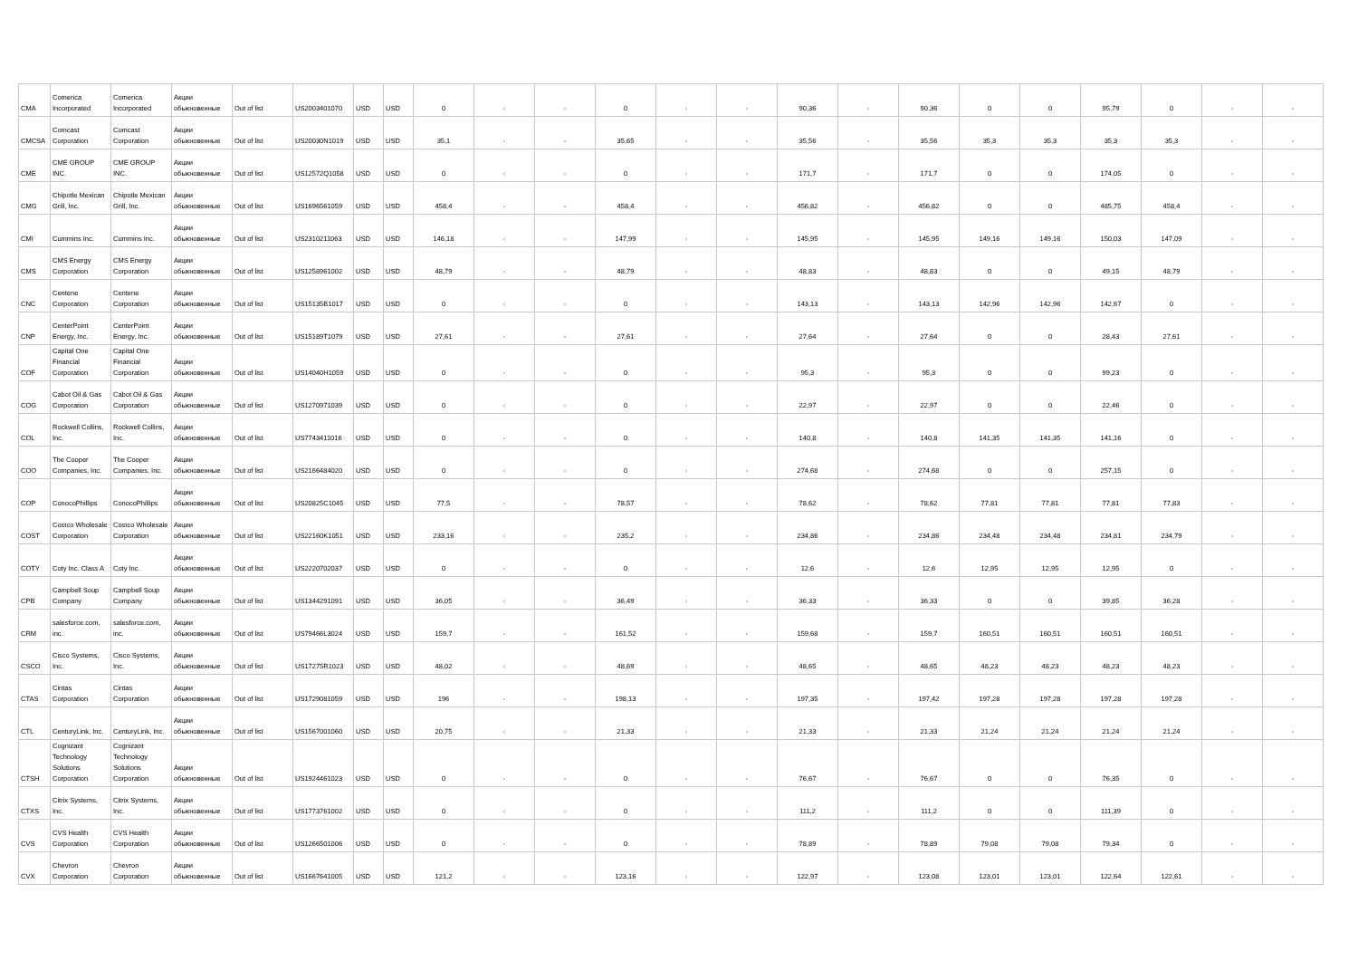| CMA | Comerica Incorporated | Comerica Incorporated | Акции обыкновенные | Out of list | US2003401070 | USD | USD | 0 | - | - | 0 | - | - | 90,36 | - | 90,36 | 0 | 0 | 95,79 | 0 | - | - |
| CMCSA | Comcast Corporation | Comcast Corporation | Акции обыкновенные | Out of list | US20030N1019 | USD | USD | 35,1 | - | - | 35,65 | - | - | 35,56 | - | 35,56 | 35,3 | 35,3 | 35,3 | 35,3 | - | - |
| CME | CME GROUP INC. | CME GROUP INC. | Акции обыкновенные | Out of list | US12572Q1058 | USD | USD | 0 | - | - | 0 | - | - | 171,7 | - | 171,7 | 0 | 0 | 174,05 | 0 | - | - |
| CMG | Chipotle Mexican Grill, Inc. | Chipotle Mexican Grill, Inc. | Акции обыкновенные | Out of list | US1696561059 | USD | USD | 458,4 | - | - | 458,4 | - | - | 456,82 | - | 456,82 | 0 | 0 | 485,75 | 458,4 | - | - |
| CMI | Cummins Inc. | Cummins Inc. | Акции обыкновенные | Out of list | US2310211063 | USD | USD | 146,18 | - | - | 147,99 | - | - | 145,95 | - | 145,95 | 149,16 | 149,16 | 150,03 | 147,09 | - | - |
| CMS | CMS Energy Corporation | CMS Energy Corporation | Акции обыкновенные | Out of list | US1258961002 | USD | USD | 48,79 | - | - | 48,79 | - | - | 48,83 | - | 48,83 | 0 | 0 | 49,15 | 48,79 | - | - |
| CNC | Centene Corporation | Centene Corporation | Акции обыкновенные | Out of list | US15135B1017 | USD | USD | 0 | - | - | 0 | - | - | 143,13 | - | 143,13 | 142,96 | 142,96 | 142,67 | 0 | - | - |
| CNP | CenterPoint Energy, Inc. | CenterPoint Energy, Inc. | Акции обыкновенные | Out of list | US15189T1079 | USD | USD | 27,61 | - | - | 27,61 | - | - | 27,64 | - | 27,64 | 0 | 0 | 28,43 | 27,61 | - | - |
| COF | Capital One Financial Corporation | Capital One Financial Corporation | Акции обыкновенные | Out of list | US14040H1059 | USD | USD | 0 | - | - | 0 | - | - | 95,3 | - | 95,3 | 0 | 0 | 99,23 | 0 | - | - |
| COG | Cabot Oil & Gas Corporation | Cabot Oil & Gas Corporation | Акции обыкновенные | Out of list | US1270971039 | USD | USD | 0 | - | - | 0 | - | - | 22,97 | - | 22,97 | 0 | 0 | 22,46 | 0 | - | - |
| COL | Rockwell Collins, Inc. | Rockwell Collins, Inc. | Акции обыкновенные | Out of list | US7743411016 | USD | USD | 0 | - | - | 0 | - | - | 140,8 | - | 140,8 | 141,35 | 141,35 | 141,16 | 0 | - | - |
| COO | The Cooper Companies, Inc. | The Cooper Companies, Inc. | Акции обыкновенные | Out of list | US2166484020 | USD | USD | 0 | - | - | 0 | - | - | 274,68 | - | 274,68 | 0 | 0 | 257,15 | 0 | - | - |
| COP | ConocoPhillips | ConocoPhillips | Акции обыкновенные | Out of list | US20825C1045 | USD | USD | 77,5 | - | - | 78,57 | - | - | 78,62 | - | 78,62 | 77,81 | 77,81 | 77,81 | 77,83 | - | - |
| COST | Costco Wholesale Corporation | Costco Wholesale Corporation | Акции обыкновенные | Out of list | US22160K1051 | USD | USD | 233,16 | - | - | 235,2 | - | - | 234,86 | - | 234,86 | 234,48 | 234,48 | 234,81 | 234,79 | - | - |
| COTY | Coty Inc. Class A | Coty Inc. | Акции обыкновенные | Out of list | US2220702037 | USD | USD | 0 | - | - | 0 | - | - | 12,6 | - | 12,6 | 12,95 | 12,95 | 12,95 | 0 | - | - |
| CPB | Campbell Soup Company | Campbell Soup Company | Акции обыкновенные | Out of list | US1344291091 | USD | USD | 36,05 | - | - | 36,49 | - | - | 36,33 | - | 36,33 | 0 | 0 | 39,85 | 36,28 | - | - |
| CRM | salesforce.com, inc. | salesforce.com, inc. | Акции обыкновенные | Out of list | US79466L3024 | USD | USD | 159,7 | - | - | 161,52 | - | - | 159,68 | - | 159,7 | 160,51 | 160,51 | 160,51 | 160,51 | - | - |
| CSCO | Cisco Systems, Inc. | Cisco Systems, Inc. | Акции обыкновенные | Out of list | US17275R1023 | USD | USD | 48,02 | - | - | 48,69 | - | - | 48,65 | - | 48,65 | 48,23 | 48,23 | 48,23 | 48,23 | - | - |
| CTAS | Cintas Corporation | Cintas Corporation | Акции обыкновенные | Out of list | US1729081059 | USD | USD | 196 | - | - | 198,13 | - | - | 197,35 | - | 197,42 | 197,28 | 197,28 | 197,28 | 197,28 | - | - |
| CTL | CenturyLink, Inc. | CenturyLink, Inc. | Акции обыкновенные | Out of list | US1567001060 | USD | USD | 20,75 | - | - | 21,33 | - | - | 21,33 | - | 21,33 | 21,24 | 21,24 | 21,24 | 21,24 | - | - |
| CTSH | Cognizant Technology Solutions Corporation | Cognizant Technology Solutions Corporation | Акции обыкновенные | Out of list | US1924461023 | USD | USD | 0 | - | - | 0 | - | - | 76,67 | - | 76,67 | 0 | 0 | 76,35 | 0 | - | - |
| CTXS | Citrix Systems, Inc. | Citrix Systems, Inc. | Акции обыкновенные | Out of list | US1773761002 | USD | USD | 0 | - | - | 0 | - | - | 111,2 | - | 111,2 | 0 | 0 | 111,39 | 0 | - | - |
| CVS | CVS Health Corporation | CVS Health Corporation | Акции обыкновенные | Out of list | US1266501006 | USD | USD | 0 | - | - | 0 | - | - | 78,89 | - | 78,89 | 79,08 | 79,08 | 79,34 | 0 | - | - |
| CVX | Chevron Corporation | Chevron Corporation | Акции обыкновенные | Out of list | US1667641005 | USD | USD | 121,2 | - | - | 123,16 | - | - | 122,97 | - | 123,08 | 123,01 | 123,01 | 122,64 | 122,61 | - | - |